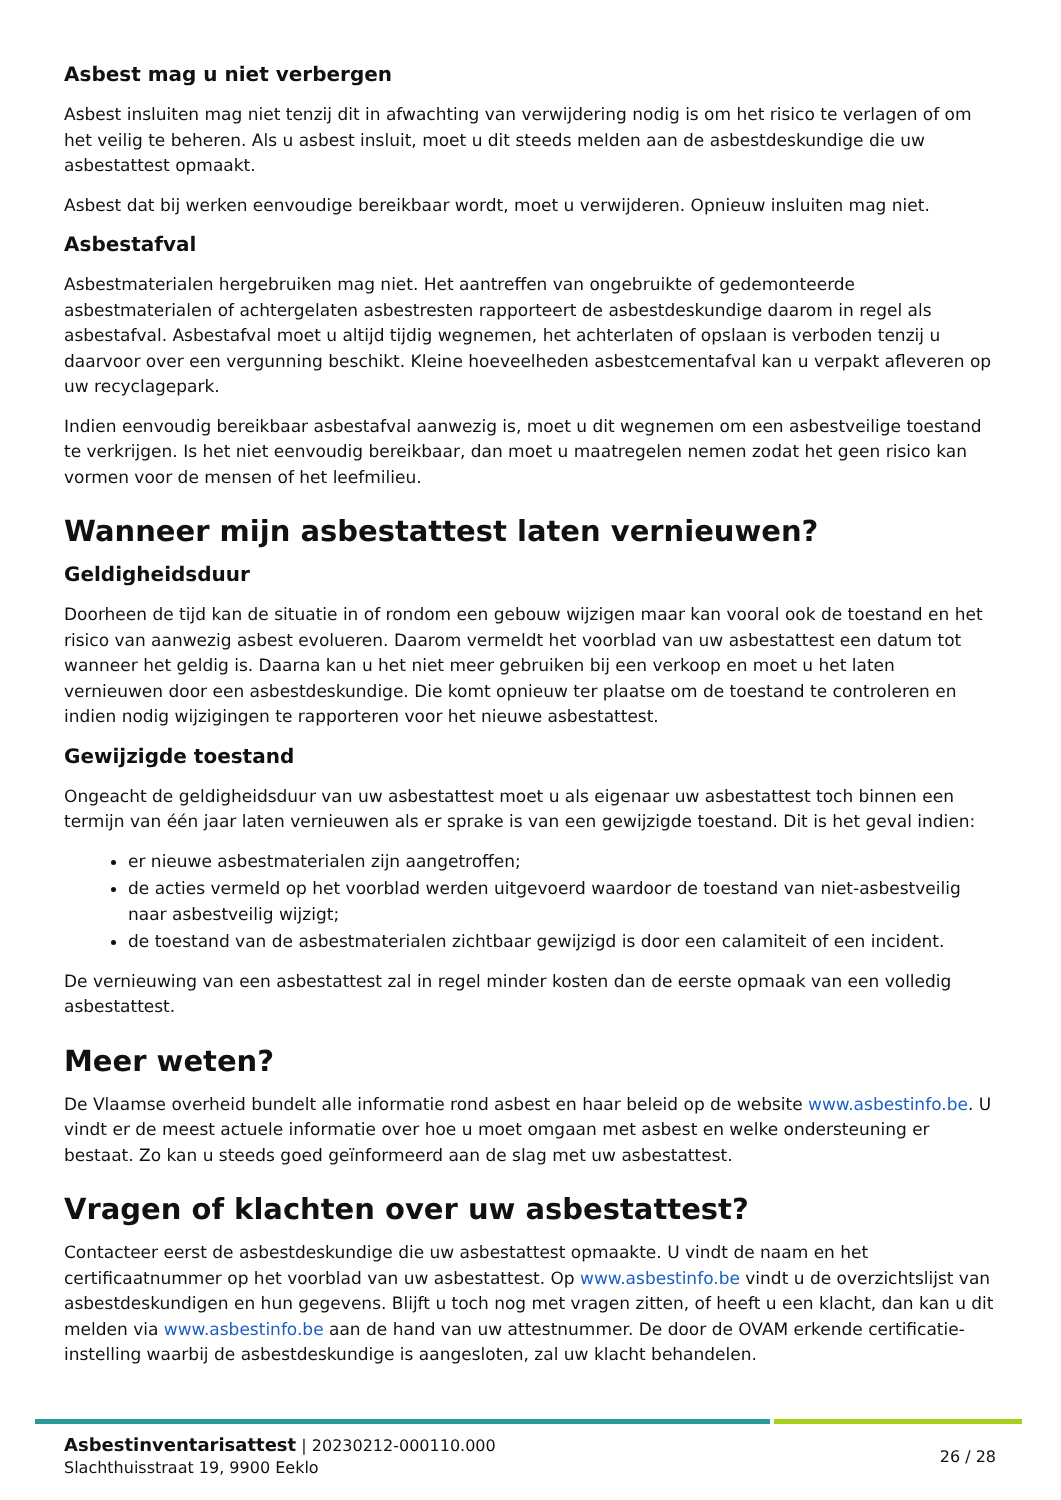Asbest mag u niet verbergen
Asbest insluiten mag niet tenzij dit in afwachting van verwijdering nodig is om het risico te verlagen of om het veilig te beheren. Als u asbest insluit, moet u dit steeds melden aan de asbestdeskundige die uw asbestattest opmaakt.
Asbest dat bij werken eenvoudige bereikbaar wordt, moet u verwijderen. Opnieuw insluiten mag niet.
Asbestafval
Asbestmaterialen hergebruiken mag niet. Het aantreffen van ongebruikte of gedemonteerde asbestmaterialen of achtergelaten asbestresten rapporteert de asbestdeskundige daarom in regel als asbestafval. Asbestafval moet u altijd tijdig wegnemen, het achterlaten of opslaan is verboden tenzij u daarvoor over een vergunning beschikt. Kleine hoeveelheden asbestcementafval kan u verpakt afleveren op uw recyclagepark.
Indien eenvoudig bereikbaar asbestafval aanwezig is, moet u dit wegnemen om een asbestveilige toestand te verkrijgen. Is het niet eenvoudig bereikbaar, dan moet u maatregelen nemen zodat het geen risico kan vormen voor de mensen of het leefmilieu.
Wanneer mijn asbestattest laten vernieuwen?
Geldigheidsduur
Doorheen de tijd kan de situatie in of rondom een gebouw wijzigen maar kan vooral ook de toestand en het risico van aanwezig asbest evolueren. Daarom vermeldt het voorblad van uw asbestattest een datum tot wanneer het geldig is. Daarna kan u het niet meer gebruiken bij een verkoop en moet u het laten vernieuwen door een asbestdeskundige. Die komt opnieuw ter plaatse om de toestand te controleren en indien nodig wijzigingen te rapporteren voor het nieuwe asbestattest.
Gewijzigde toestand
Ongeacht de geldigheidsduur van uw asbestattest moet u als eigenaar uw asbestattest toch binnen een termijn van één jaar laten vernieuwen als er sprake is van een gewijzigde toestand. Dit is het geval indien:
er nieuwe asbestmaterialen zijn aangetroffen;
de acties vermeld op het voorblad werden uitgevoerd waardoor de toestand van niet-asbestveilig naar asbestveilig wijzigt;
de toestand van de asbestmaterialen zichtbaar gewijzigd is door een calamiteit of een incident.
De vernieuwing van een asbestattest zal in regel minder kosten dan de eerste opmaak van een volledig asbestattest.
Meer weten?
De Vlaamse overheid bundelt alle informatie rond asbest en haar beleid op de website www.asbestinfo.be. U vindt er de meest actuele informatie over hoe u moet omgaan met asbest en welke ondersteuning er bestaat. Zo kan u steeds goed geïnformeerd aan de slag met uw asbestattest.
Vragen of klachten over uw asbestattest?
Contacteer eerst de asbestdeskundige die uw asbestattest opmaakte. U vindt de naam en het certificaatnummer op het voorblad van uw asbestattest. Op www.asbestinfo.be vindt u de overzichtslijst van asbestdeskundigen en hun gegevens. Blijft u toch nog met vragen zitten, of heeft u een klacht, dan kan u dit melden via www.asbestinfo.be aan de hand van uw attestnummer. De door de OVAM erkende certificatie-instelling waarbij de asbestdeskundige is aangesloten, zal uw klacht behandelen.
Asbestinventarisattest | 20230212-000110.000
Slachthuisstraat 19, 9900 Eeklo
26 / 28